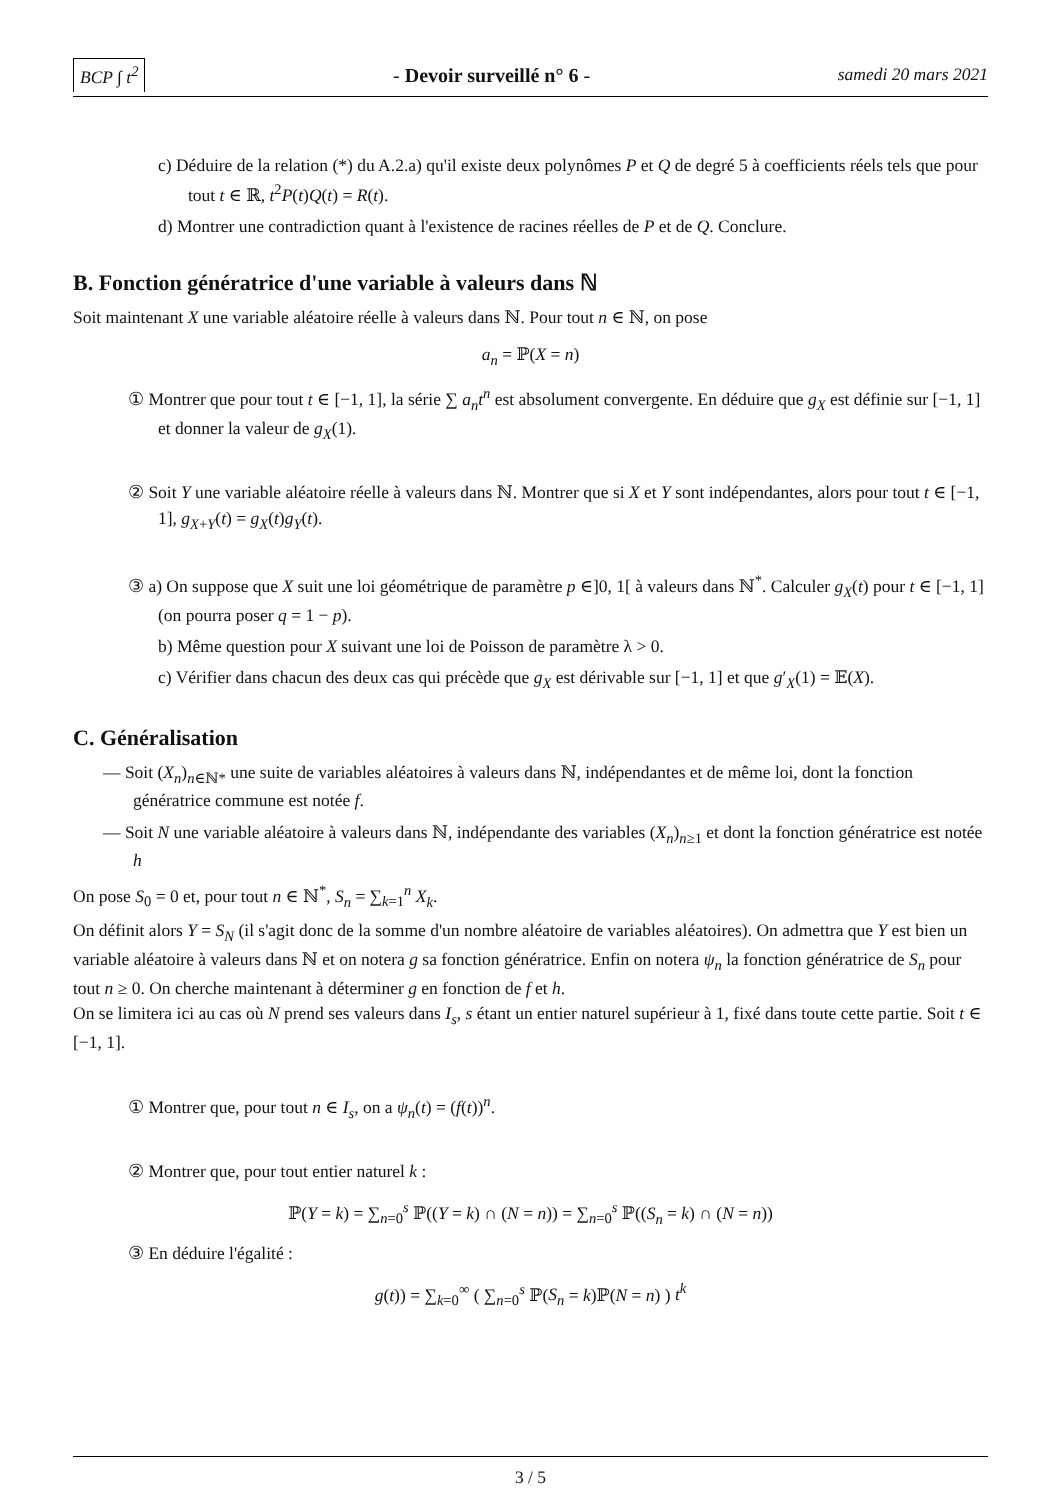BCP ∫ t<sup>2</sup> - Devoir surveillé n° 6 - samedi 20 mars 2021
c) Déduire de la relation (*) du A.2.a) qu'il existe deux polynômes P et Q de degré 5 à coefficients réels tels que pour tout t ∈ ℝ, t<sup>2</sup>P(t)Q(t) = R(t).
d) Montrer une contradiction quant à l'existence de racines réelles de P et de Q. Conclure.
B. Fonction génératrice d'une variable à valeurs dans ℕ
Soit maintenant X une variable aléatoire réelle à valeurs dans ℕ. Pour tout n ∈ ℕ, on pose
a<sub>n</sub> = ℙ(X = n)
① Montrer que pour tout t ∈ [−1, 1], la série ∑ a<sub>n</sub>t<sup>n</sup> est absolument convergente. En déduire que g<sub>X</sub> est définie sur [−1, 1] et donner la valeur de g<sub>X</sub>(1).
② Soit Y une variable aléatoire réelle à valeurs dans ℕ. Montrer que si X et Y sont indépendantes, alors pour tout t ∈ [−1, 1], g<sub>X+Y</sub>(t) = g<sub>X</sub>(t)g<sub>Y</sub>(t).
③ a) On suppose que X suit une loi géométrique de paramètre p ∈]0, 1[ à valeurs dans ℕ<sup>*</sup>. Calculer g<sub>X</sub>(t) pour t ∈ [−1, 1] (on pourra poser q = 1 − p).
b) Même question pour X suivant une loi de Poisson de paramètre λ > 0.
c) Vérifier dans chacun des deux cas qui précède que g<sub>X</sub> est dérivable sur [−1, 1] et que g′<sub>X</sub>(1) = 𝔼(X).
C. Généralisation
— Soit (X<sub>n</sub>)<sub>n∈ℕ*</sub> une suite de variables aléatoires à valeurs dans ℕ, indépendantes et de même loi, dont la fonction génératrice commune est notée f.
— Soit N une variable aléatoire à valeurs dans ℕ, indépendante des variables (X<sub>n</sub>)<sub>n≥1</sub> et dont la fonction génératrice est notée h
On pose S<sub>0</sub> = 0 et, pour tout n ∈ ℕ<sup>*</sup>, S<sub>n</sub> = ∑<sub>k=1</sub><sup>n</sup> X<sub>k</sub>.
On définit alors Y = S<sub>N</sub> (il s'agit donc de la somme d'un nombre aléatoire de variables aléatoires). On admettra que Y est bien un variable aléatoire à valeurs dans ℕ et on notera g sa fonction génératrice. Enfin on notera ψ<sub>n</sub> la fonction génératrice de S<sub>n</sub> pour tout n ≥ 0. On cherche maintenant à déterminer g en fonction de f et h.
On se limitera ici au cas où N prend ses valeurs dans I<sub>s</sub>, s étant un entier naturel supérieur à 1, fixé dans toute cette partie. Soit t ∈ [−1, 1].
① Montrer que, pour tout n ∈ I<sub>s</sub>, on a ψ<sub>n</sub>(t) = (f(t))<sup>n</sup>.
② Montrer que, pour tout entier naturel k :
ℙ(Y = k) = ∑<sub>n=0</sub><sup>s</sup> ℙ((Y = k) ∩ (N = n)) = ∑<sub>n=0</sub><sup>s</sup> ℙ((S<sub>n</sub> = k) ∩ (N = n))
③ En déduire l'égalité :
g(t)) = ∑<sub>k=0</sub><sup>∞</sup> ( ∑<sub>n=0</sub><sup>s</sup> ℙ(S<sub>n</sub> = k)ℙ(N = n) ) t<sup>k</sup>
3 / 5